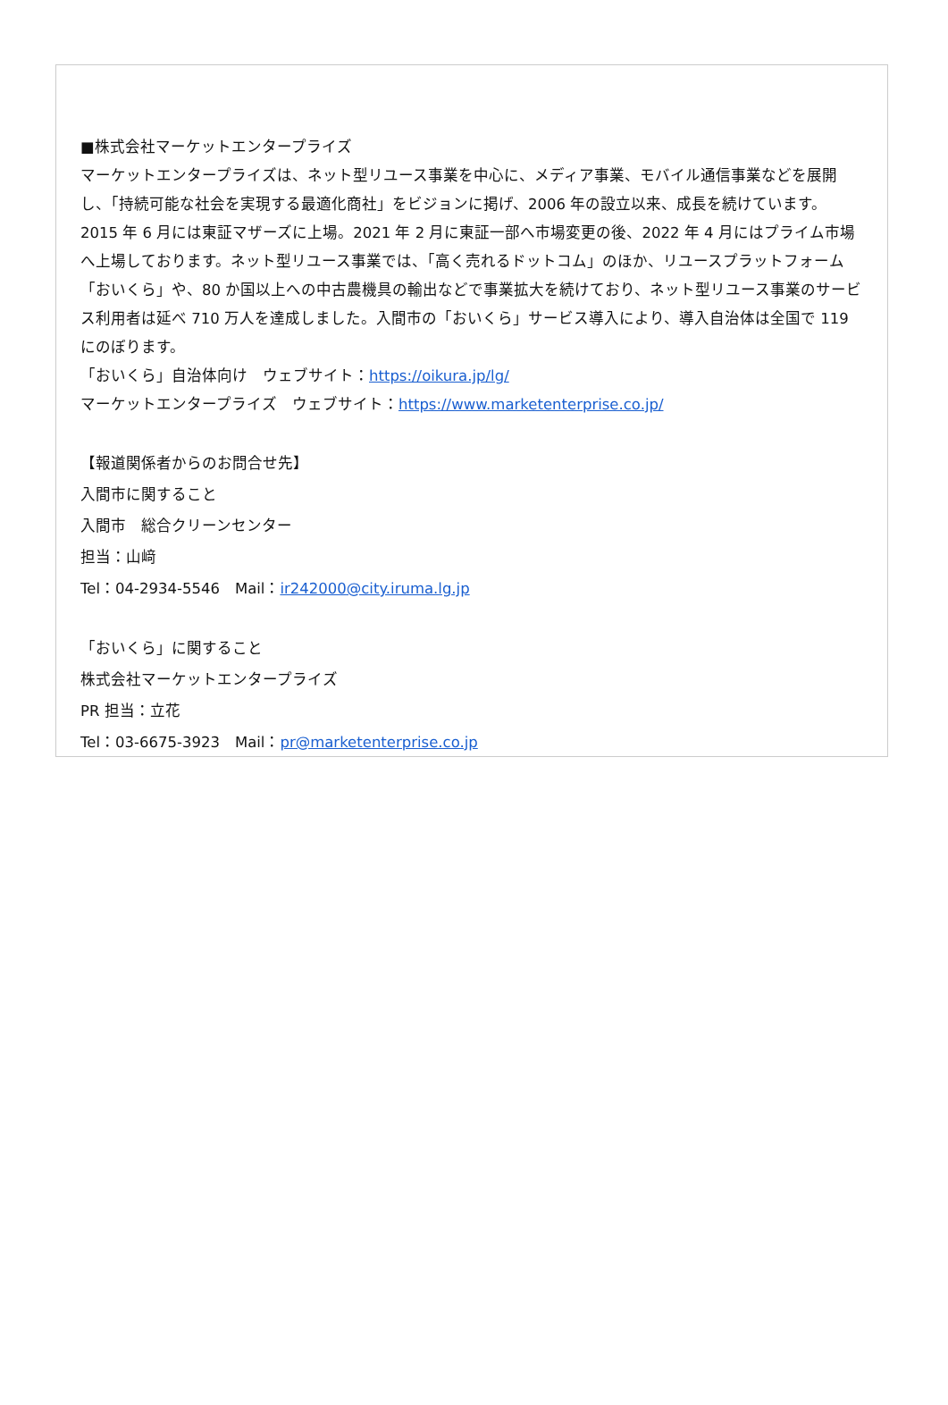■株式会社マーケットエンタープライズ
マーケットエンタープライズは、ネット型リユース事業を中心に、メディア事業、モバイル通信事業などを展開し、「持続可能な社会を実現する最適化商社」をビジョンに掲げ、2006 年の設立以来、成長を続けています。2015 年 6 月には東証マザーズに上場。2021 年 2 月に東証一部へ市場変更の後、2022 年 4 月にはプライム市場へ上場しております。ネット型リユース事業では、「高く売れるドットコム」のほか、リユースプラットフォーム「おいくら」や、80 か国以上への中古農機具の輸出などで事業拡大を続けており、ネット型リユース事業のサービス利用者は延べ 710 万人を達成しました。入間市の「おいくら」サービス導入により、導入自治体は全国で 119 にのぼります。
「おいくら」自治体向け　ウェブサイト：https://oikura.jp/lg/
マーケットエンタープライズ　ウェブサイト：https://www.marketenterprise.co.jp/
【報道関係者からのお問合せ先】
入間市に関すること
入間市　総合クリーンセンター
担当：山﨑
Tel：04-2934-5546　Mail：ir242000@city.iruma.lg.jp
「おいくら」に関すること
株式会社マーケットエンタープライズ
PR 担当：立花
Tel：03-6675-3923　Mail：pr@marketenterprise.co.jp